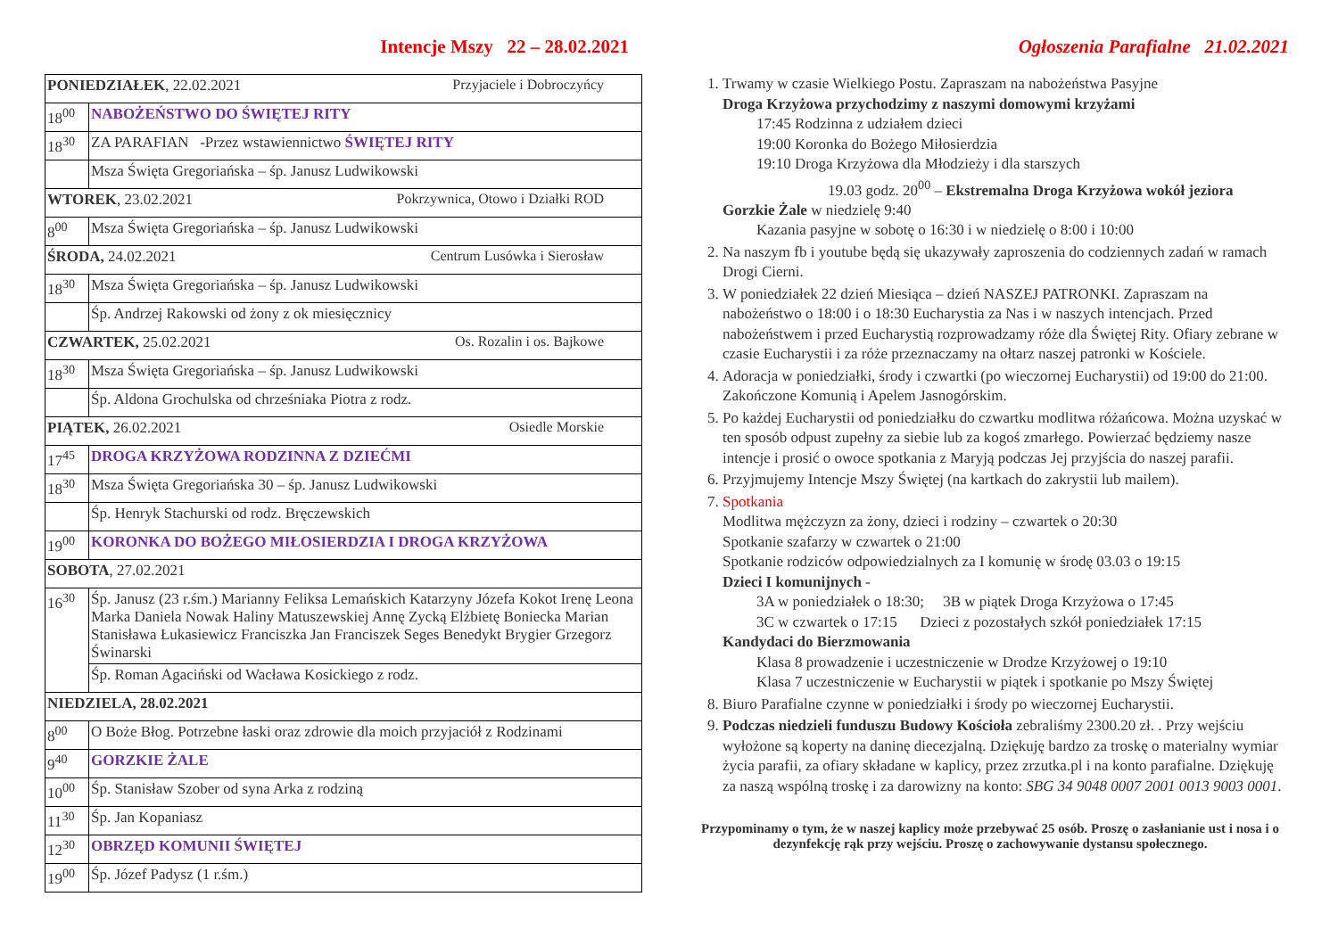Intencje Mszy 22 – 28.02.2021
| PONIEDZIAŁEK , 22.02.2021 Przyjaciele i Dobroczyńcy | |
| 18<sup>00</sup> | NABOŻEŃSTWO DO ŚWIĘTEJ RITY |
| 18<sup>30</sup> | ZA PARAFIAN -Przez wstawiennictwo ŚWIĘTEJ RITY |
| | Msza Święta Gregoriańska – śp. Janusz Ludwikowski |
| WTOREK , 23.02.2021 Pokrzywnica, Otowo i Działki ROD | |
| 8<sup>00</sup> | Msza Święta Gregoriańska – śp. Janusz Ludwikowski |
| ŚRODA, 24.02.2021 Centrum Lusówka i Sierosław | |
| 18<sup>30</sup> | Msza Święta Gregoriańska – śp. Janusz Ludwikowski |
| | Śp. Andrzej Rakowski od żony z ok miesięcznicy |
| CZWARTEK, 25.02.2021 Os. Rozalin i os. Bajkowe | |
| 18<sup>30</sup> | Msza Święta Gregoriańska – śp. Janusz Ludwikowski |
| | Śp. Aldona Grochulska od chrześniaka Piotra z rodz. |
| PIĄTEK, 26.02.2021 Osiedle Morskie | |
| 17<sup>45</sup> | DROGA KRZYŻOWA RODZINNA Z DZIEĆMI |
| 18<sup>30</sup> | Msza Święta Gregoriańska 30 – śp. Janusz Ludwikowski |
| | Śp. Henryk Stachurski od rodz. Bręczewskich |
| 19<sup>00</sup> | KORONKA DO BOŻEGO MIŁOSIERDZIA I DROGA KRZYŻOWA |
| SOBOTA , 27.02.2021 | |
| 16<sup>30</sup> | Śp. Janusz (23 r.śm.) Marianny Feliksa Lemańskich Katarzyny Józefa Kokot Irenę Leona Marka Daniela Nowak Haliny Matuszewskiej Annę Zycką Elżbietę Boniecka Marian Stanisława Łukasiewicz Franciszka Jan Franciszek Seges Benedykt Brygier Grzegorz Świnarski |
| | Śp. Roman Agaciński od Wacława Kosickiego z rodz. |
| NIEDZIELA, 28.02.2021 | |
| 8<sup>00</sup> | O Boże Błog. Potrzebne łaski oraz zdrowie dla moich przyjaciół z Rodzinami |
| 9<sup>40</sup> | GORZKIE ŻALE |
| 10<sup>00</sup> | Śp. Stanisław Szober od syna Arka z rodziną |
| 11<sup>30</sup> | Śp. Jan Kopaniasz |
| 12<sup>30</sup> | OBRZĘD KOMUNII ŚWIĘTEJ |
| 19<sup>00</sup> | Śp. Józef Padysz (1 r.śm.) |
Ogłoszenia Parafialne 21.02.2021
1. Trwamy w czasie Wielkiego Postu. Zapraszam na nabożeństwa Pasyjne
Droga Krzyżowa przychodzimy z naszymi domowymi krzyżami
17:45 Rodzinna z udziałem dzieci
19:00 Koronka do Bożego Miłosierdzia
19:10 Droga Krzyżowa dla Młodzieży i dla starszych
19.03 godz. 20<sup>00</sup> – Ekstremalna Droga Krzyżowa wokół jeziora
Gorzkie Żale w niedzielę 9:40
Kazania pasyjne w sobotę o 16:30 i w niedzielę o 8:00 i 10:00
2. Na naszym fb i youtube będą się ukazywały zaproszenia do codziennych zadań w ramach Drogi Cierni.
3. W poniedziałek 22 dzień Miesiąca – dzień NASZEJ PATRONKI. Zapraszam na nabożeństwo o 18:00 i o 18:30 Eucharystia za Nas i w naszych intencjach. Przed nabożeństwem i przed Eucharystią rozprowadzamy róże dla Świętej Rity. Ofiary zebrane w czasie Eucharystii i za róże przeznaczamy na ołtarz naszej patronki w Kościele.
4. Adoracja w poniedziałki, środy i czwartki (po wieczornej Eucharystii) od 19:00 do 21:00. Zakończone Komunią i Apelem Jasnogórskim.
5. Po każdej Eucharystii od poniedziałku do czwartku modlitwa różańcowa. Można uzyskać w ten sposób odpust zupełny za siebie lub za kogoś zmarłego. Powierzać będziemy nasze intencje i prosić o owoce spotkania z Maryją podczas Jej przyjścia do naszej parafii.
6. Przyjmujemy Intencje Mszy Świętej (na kartkach do zakrystii lub mailem).
7. Spotkania
Modlitwa mężczyzn za żony, dzieci i rodziny – czwartek o 20:30
Spotkanie szafarzy w czwartek o 21:00
Spotkanie rodziców odpowiedzialnych za I komunię w środę 03.03 o 19:15
Dzieci I komunijnych -
3A w poniedziałek o 18:30; 3B w piątek Droga Krzyżowa o 17:45
3C w czwartek o 17:15 Dzieci z pozostałych szkół poniedziałek 17:15
Kandydaci do Bierzmowania
Klasa 8 prowadzenie i uczestniczenie w Drodze Krzyżowej o 19:10
Klasa 7 uczestniczenie w Eucharystii w piątek i spotkanie po Mszy Świętej
8. Biuro Parafialne czynne w poniedziałki i środy po wieczornej Eucharystii.
9. Podczas niedzieli funduszu Budowy Kościoła zebraliśmy 2300.20 zł. . Przy wejściu wyłożone są koperty na daninę diecezjalną. Dziękuję bardzo za troskę o materialny wymiar życia parafii, za ofiary składane w kaplicy, przez zrzutka.pl i na konto parafialne. Dziękuję za naszą wspólną troskę i za darowizny na konto: SBG 34 9048 0007 2001 0013 9003 0001.
Przypominamy o tym, że w naszej kaplicy może przebywać 25 osób. Proszę o zasłanianie ust i nosa i o dezynfekcję rąk przy wejściu. Proszę o zachowywanie dystansu społecznego.